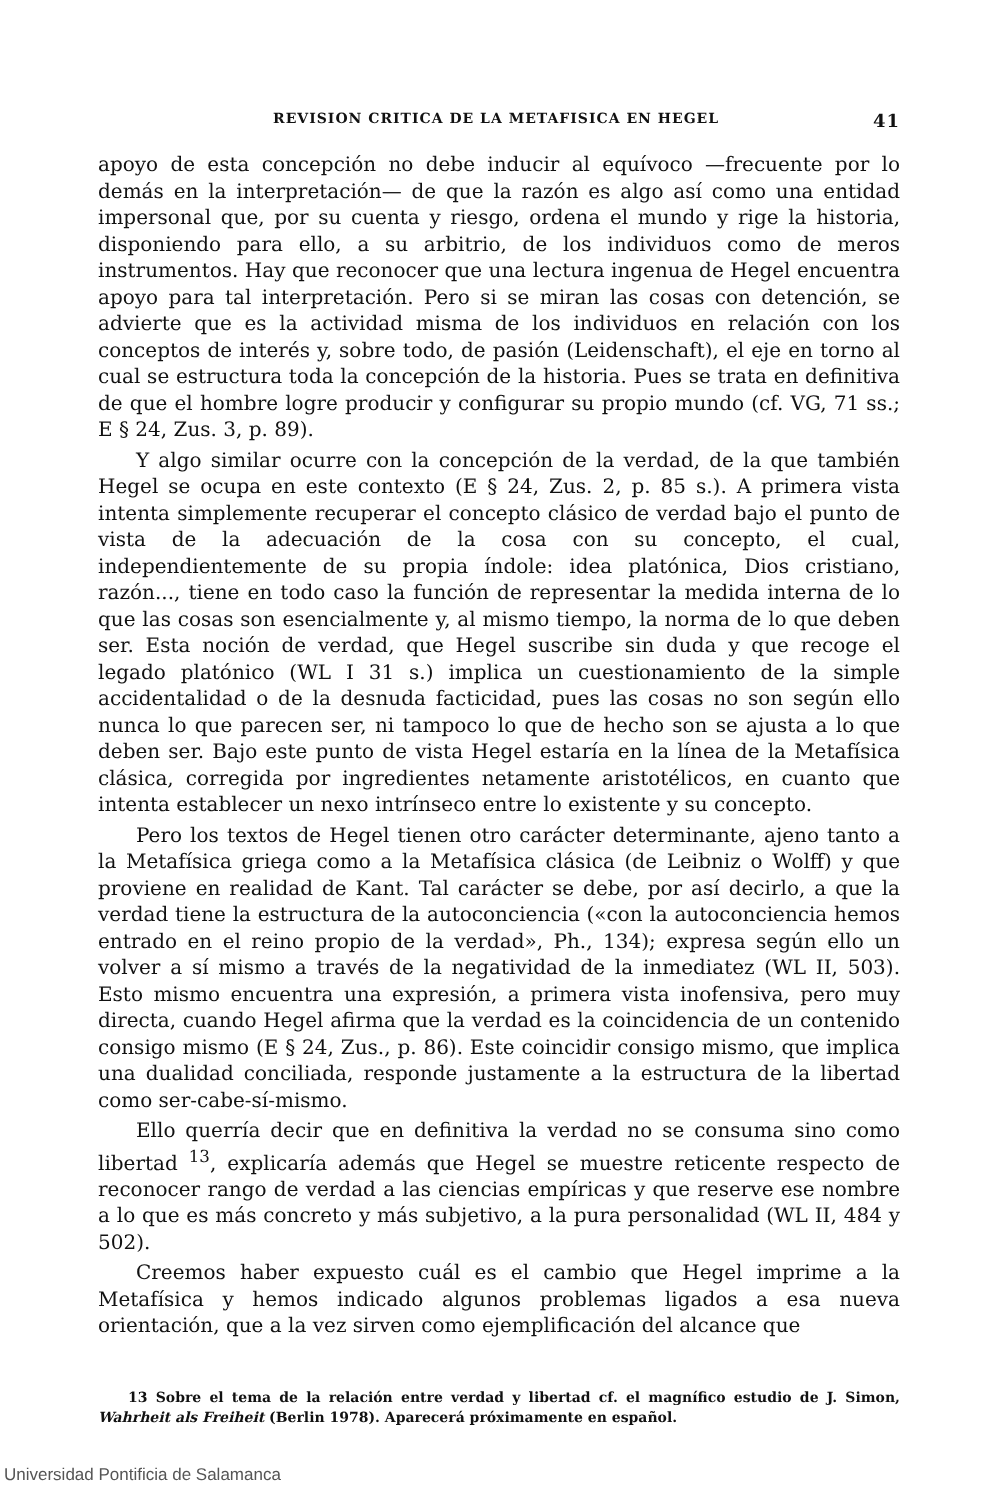REVISION CRITICA DE LA METAFISICA EN HEGEL 41
apoyo de esta concepción no debe inducir al equívoco —frecuente por lo demás en la interpretación— de que la razón es algo así como una entidad impersonal que, por su cuenta y riesgo, ordena el mundo y rige la historia, disponiendo para ello, a su arbitrio, de los individuos como de meros instrumentos. Hay que reconocer que una lectura ingenua de Hegel encuentra apoyo para tal interpretación. Pero si se miran las cosas con detención, se advierte que es la actividad misma de los individuos en relación con los conceptos de interés y, sobre todo, de pasión (Leidenschaft), el eje en torno al cual se estructura toda la concepción de la historia. Pues se trata en definitiva de que el hombre logre producir y configurar su propio mundo (cf. VG, 71 ss.; E § 24, Zus. 3, p. 89).
Y algo similar ocurre con la concepción de la verdad, de la que también Hegel se ocupa en este contexto (E § 24, Zus. 2, p. 85 s.). A primera vista intenta simplemente recuperar el concepto clásico de verdad bajo el punto de vista de la adecuación de la cosa con su concepto, el cual, independientemente de su propia índole: idea platónica, Dios cristiano, razón..., tiene en todo caso la función de representar la medida interna de lo que las cosas son esencialmente y, al mismo tiempo, la norma de lo que deben ser. Esta noción de verdad, que Hegel suscribe sin duda y que recoge el legado platónico (WL I 31 s.) implica un cuestionamiento de la simple accidentalidad o de la desnuda facticidad, pues las cosas no son según ello nunca lo que parecen ser, ni tampoco lo que de hecho son se ajusta a lo que deben ser. Bajo este punto de vista Hegel estaría en la línea de la Metafísica clásica, corregida por ingredientes netamente aristotélicos, en cuanto que intenta establecer un nexo intrínseco entre lo existente y su concepto.
Pero los textos de Hegel tienen otro carácter determinante, ajeno tanto a la Metafísica griega como a la Metafísica clásica (de Leibniz o Wolff) y que proviene en realidad de Kant. Tal carácter se debe, por así decirlo, a que la verdad tiene la estructura de la autoconciencia («con la autoconciencia hemos entrado en el reino propio de la verdad», Ph., 134); expresa según ello un volver a sí mismo a través de la negatividad de la inmediatez (WL II, 503). Esto mismo encuentra una expresión, a primera vista inofensiva, pero muy directa, cuando Hegel afirma que la verdad es la coincidencia de un contenido consigo mismo (E § 24, Zus., p. 86). Este coincidir consigo mismo, que implica una dualidad conciliada, responde justamente a la estructura de la libertad como ser-cabe-sí-mismo.
Ello querría decir que en definitiva la verdad no se consuma sino como libertad <sup>13</sup>, explicaría además que Hegel se muestre reticente respecto de reconocer rango de verdad a las ciencias empíricas y que reserve ese nombre a lo que es más concreto y más subjetivo, a la pura personalidad (WL II, 484 y 502).
Creemos haber expuesto cuál es el cambio que Hegel imprime a la Metafísica y hemos indicado algunos problemas ligados a esa nueva orientación, que a la vez sirven como ejemplificación del alcance que
13 Sobre el tema de la relación entre verdad y libertad cf. el magnífico estudio de J. Simon, Wahrheit als Freiheit (Berlin 1978). Aparecerá próximamente en español.
Universidad Pontificia de Salamanca